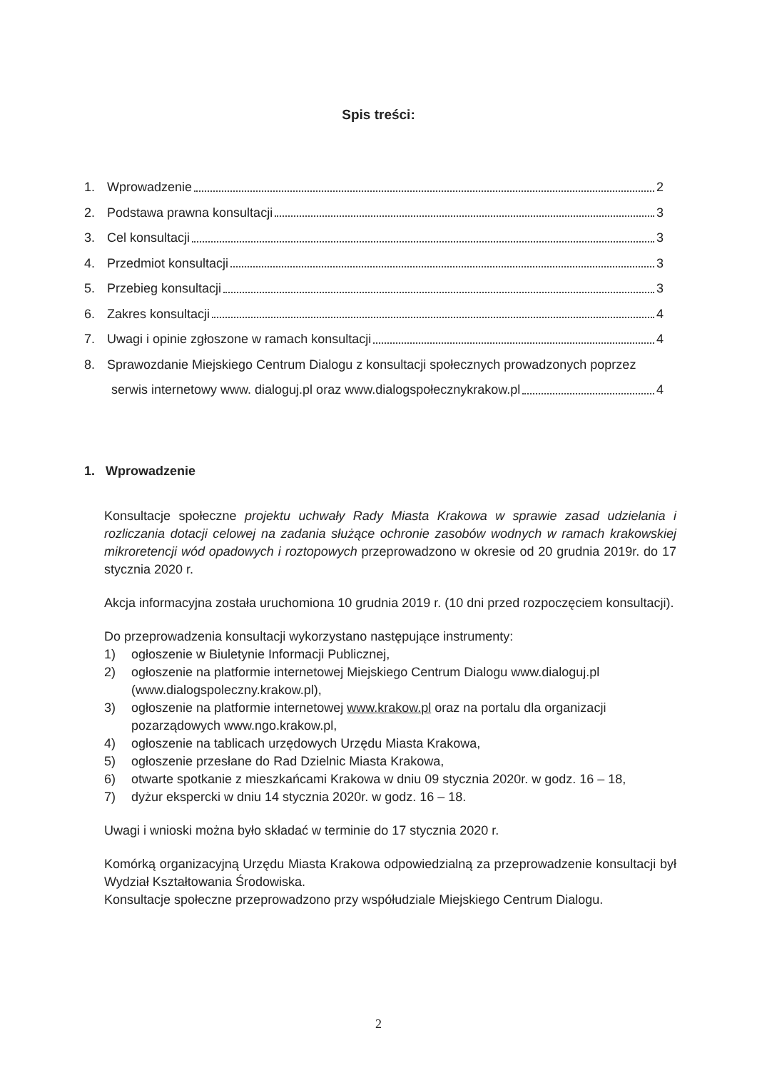Spis treści:
1. Wprowadzenie 2
2. Podstawa prawna konsultacji 3
3. Cel konsultacji 3
4. Przedmiot konsultacji 3
5. Przebieg konsultacji 3
6. Zakres konsultacji 4
7. Uwagi i opinie zgłoszone w ramach konsultacji 4
8. Sprawozdanie Miejskiego Centrum Dialogu z konsultacji społecznych prowadzonych poprzez
serwis internetowy www. dialoguj.pl oraz www.dialogspołecznykrakow.pl 4
1. Wprowadzenie
Konsultacje społeczne projektu uchwały Rady Miasta Krakowa w sprawie zasad udzielania i rozliczania dotacji celowej na zadania służące ochronie zasobów wodnych w ramach krakowskiej mikroretencji wód opadowych i roztopowych przeprowadzono w okresie od 20 grudnia 2019r. do 17 stycznia 2020 r.
Akcja informacyjna została uruchomiona 10 grudnia 2019 r. (10 dni przed rozpoczęciem konsultacji).
Do przeprowadzenia konsultacji wykorzystano następujące instrumenty:
1) ogłoszenie w Biuletynie Informacji Publicznej,
2) ogłoszenie na platformie internetowej Miejskiego Centrum Dialogu www.dialoguj.pl (www.dialogspoleczny.krakow.pl),
3) ogłoszenie na platformie internetowej www.krakow.pl oraz na portalu dla organizacji pozarządowych www.ngo.krakow.pl,
4) ogłoszenie na tablicach urzędowych Urzędu Miasta Krakowa,
5) ogłoszenie przesłane do Rad Dzielnic Miasta Krakowa,
6) otwarte spotkanie z mieszkańcami Krakowa w dniu 09 stycznia 2020r. w godz. 16 – 18,
7) dyżur ekspercki w dniu 14 stycznia 2020r. w godz. 16 – 18.
Uwagi i wnioski można było składać w terminie do 17 stycznia 2020 r.
Komórką organizacyjną Urzędu Miasta Krakowa odpowiedzialną za przeprowadzenie konsultacji był Wydział Kształtowania Środowiska.
Konsultacje społeczne przeprowadzono przy współudziale Miejskiego Centrum Dialogu.
2